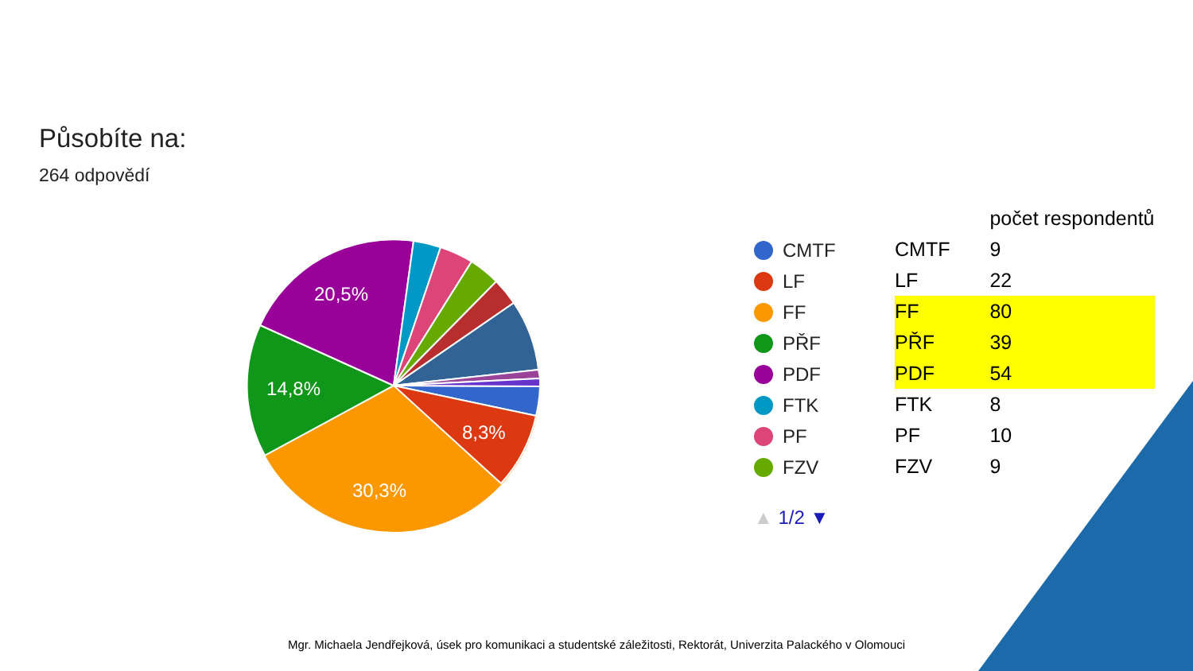Působíte na:
264 odpovědí
20,5%
14,8%
30,3%
8,3%
CMTF
LF
FF
PŘF
PDF
FTK
PF
FZV
▲ 1/2 ▼
| | počet respondentů |
| --- | --- |
| CMTF | 9 |
| LF | 22 |
| FF | 80 |
| PŘF | 39 |
| PDF | 54 |
| FTK | 8 |
| PF | 10 |
| FZV | 9 |
Mgr. Michaela Jendřejková, úsek pro komunikaci a studentské záležitosti, Rektorát, Univerzita Palackého v Olomouci